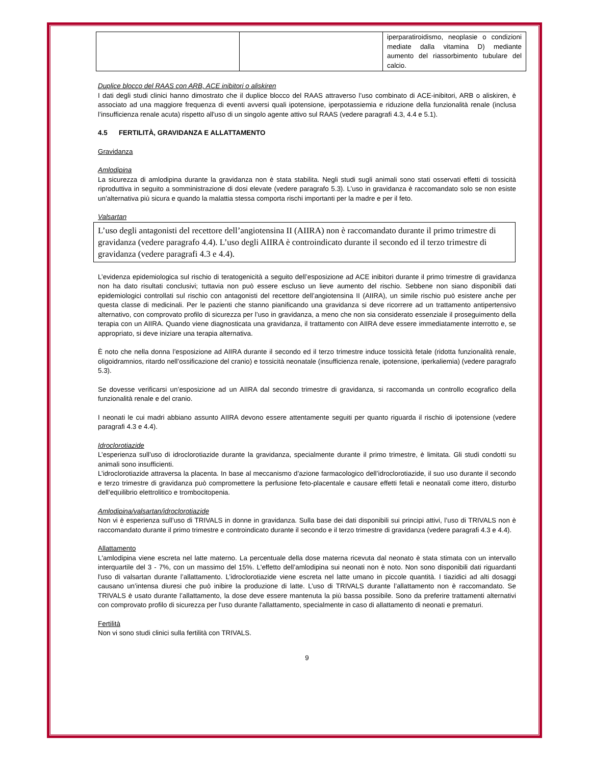| | | iperparatiroidismo, neoplasie o condizioni mediate dalla vitamina D) mediante aumento del riassorbimento tubulare del calcio. |
Duplice blocco del RAAS con ARB, ACE inibitori o aliskiren
I dati degli studi clinici hanno dimostrato che il duplice blocco del RAAS attraverso l’uso combinato di ACE-inibitori, ARB o aliskiren, è associato ad una maggiore frequenza di eventi avversi quali ipotensione, iperpotassiemia e riduzione della funzionalità renale (inclusa l’insufficienza renale acuta) rispetto all'uso di un singolo agente attivo sul RAAS (vedere paragrafi 4.3, 4.4 e 5.1).
4.5 FERTILITÀ, GRAVIDANZA E ALLATTAMENTO
Gravidanza
Amlodipina
La sicurezza di amlodipina durante la gravidanza non è stata stabilita. Negli studi sugli animali sono stati osservati effetti di tossicità riproduttiva in seguito a somministrazione di dosi elevate (vedere paragrafo 5.3). L’uso in gravidanza è raccomandato solo se non esiste un’alternativa più sicura e quando la malattia stessa comporta rischi importanti per la madre e per il feto.
Valsartan
L’uso degli antagonisti del recettore dell’angiotensina II (AIIRA) non è raccomandato durante il primo trimestre di gravidanza (vedere paragrafo 4.4). L’uso degli AIIRA è controindicato durante il secondo ed il terzo trimestre di gravidanza (vedere paragrafi 4.3 e 4.4).
L’evidenza epidemiologica sul rischio di teratogenicità a seguito dell’esposizione ad ACE inibitori durante il primo trimestre di gravidanza non ha dato risultati conclusivi; tuttavia non può essere escluso un lieve aumento del rischio. Sebbene non siano disponibili dati epidemiologici controllati sul rischio con antagonisti del recettore dell’angiotensina II (AIIRA), un simile rischio può esistere anche per questa classe di medicinali. Per le pazienti che stanno pianificando una gravidanza si deve ricorrere ad un trattamento antipertensivo alternativo, con comprovato profilo di sicurezza per l’uso in gravidanza, a meno che non sia considerato essenziale il proseguimento della terapia con un AIIRA. Quando viene diagnosticata una gravidanza, il trattamento con AIIRA deve essere immediatamente interrotto e, se appropriato, si deve iniziare una terapia alternativa.
È noto che nella donna l’esposizione ad AIIRA durante il secondo ed il terzo trimestre induce tossicità fetale (ridotta funzionalità renale, oligoidramnios, ritardo nell’ossificazione del cranio) e tossicità neonatale (insufficienza renale, ipotensione, iperkaliemia) (vedere paragrafo 5.3).
Se dovesse verificarsi un’esposizione ad un AIIRA dal secondo trimestre di gravidanza, si raccomanda un controllo ecografico della funzionalità renale e del cranio.
I neonati le cui madri abbiano assunto AIIRA devono essere attentamente seguiti per quanto riguarda il rischio di ipotensione (vedere paragrafi 4.3 e 4.4).
Idroclorotiazide
L’esperienza sull’uso di idroclorotiazide durante la gravidanza, specialmente durante il primo trimestre, è limitata. Gli studi condotti su animali sono insufficienti.
L’idroclorotiazide attraversa la placenta. In base al meccanismo d’azione farmacologico dell’idroclorotiazide, il suo uso durante il secondo e terzo trimestre di gravidanza può compromettere la perfusione feto-placentale e causare effetti fetali e neonatali come ittero, disturbo dell’equilibrio elettrolitico e trombocitopenia.
Amlodipina/valsartan/idroclorotiazide
Non vi è esperienza sull’uso di TRIVALS in donne in gravidanza. Sulla base dei dati disponibili sui principi attivi, l’uso di TRIVALS non è raccomandato durante il primo trimestre e controindicato durante il secondo e il terzo trimestre di gravidanza (vedere paragrafi 4.3 e 4.4).
Allattamento
L'amlodipina viene escreta nel latte materno. La percentuale della dose materna ricevuta dal neonato è stata stimata con un intervallo interquartile del 3 - 7%, con un massimo del 15%. L'effetto dell’amlodipina sui neonati non è noto. Non sono disponibili dati riguardanti l'uso di valsartan durante l’allattamento. L’idroclorotiazide viene escreta nel latte umano in piccole quantità. I tiazidici ad alti dosaggi causano un’intensa diuresi che può inibire la produzione di latte. L’uso di TRIVALS durante l’allattamento non è raccomandato. Se TRIVALS è usato durante l’allattamento, la dose deve essere mantenuta la più bassa possibile. Sono da preferire trattamenti alternativi con comprovato profilo di sicurezza per l'uso durante l'allattamento, specialmente in caso di allattamento di neonati e prematuri.
Fertilità
Non vi sono studi clinici sulla fertilità con TRIVALS.
9